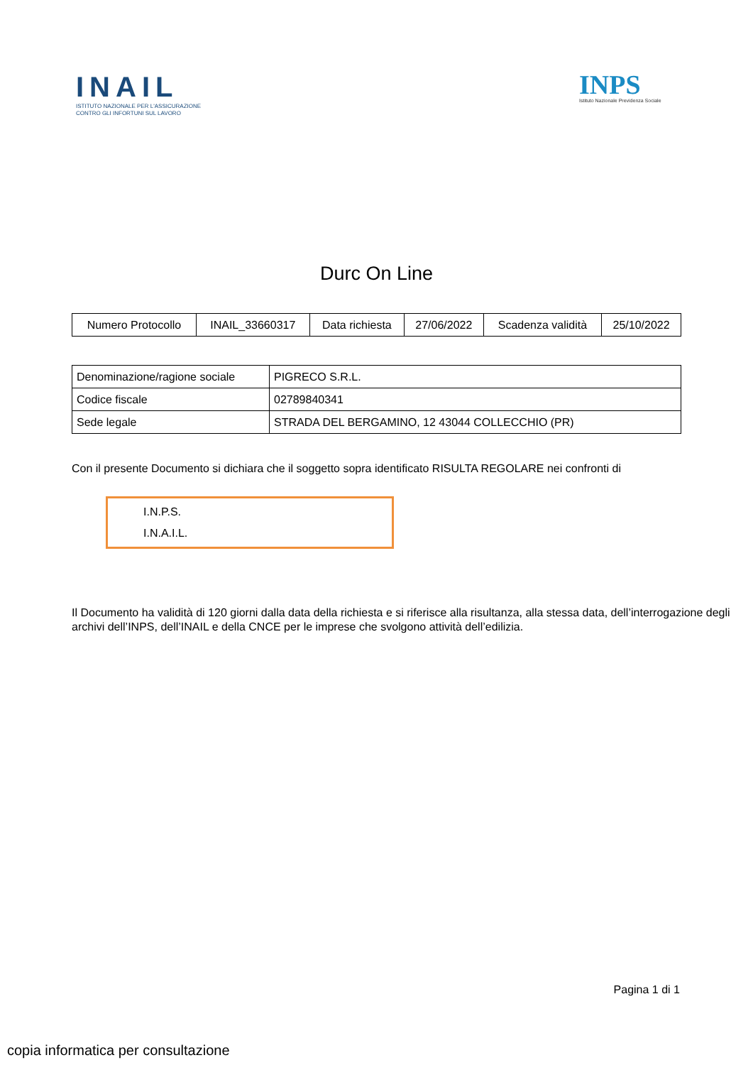INAIL
ISTITUTO NAZIONALE PER L'ASSICURAZIONE
CONTRO GLI INFORTUNI SUL LAVORO
INPS
Istituto Nazionale Previdenza Sociale
Durc On Line
| Numero Protocollo | INAIL_33660317 | Data richiesta | 27/06/2022 | Scadenza validità | 25/10/2022 |
| Denominazione/ragione sociale | PIGRECO S.R.L. |
| Codice fiscale | 02789840341 |
| Sede legale | STRADA DEL BERGAMINO, 12 43044 COLLECCHIO (PR) |
Con il presente Documento si dichiara che il soggetto sopra identificato RISULTA REGOLARE nei confronti di
I.N.P.S.
I.N.A.I.L.
Il Documento ha validità di 120 giorni dalla data della richiesta e si riferisce alla risultanza, alla stessa data, dell’interrogazione degli archivi dell’INPS, dell’INAIL e della CNCE per le imprese che svolgono attività dell’edilizia.
Pagina 1 di 1
copia informatica per consultazione